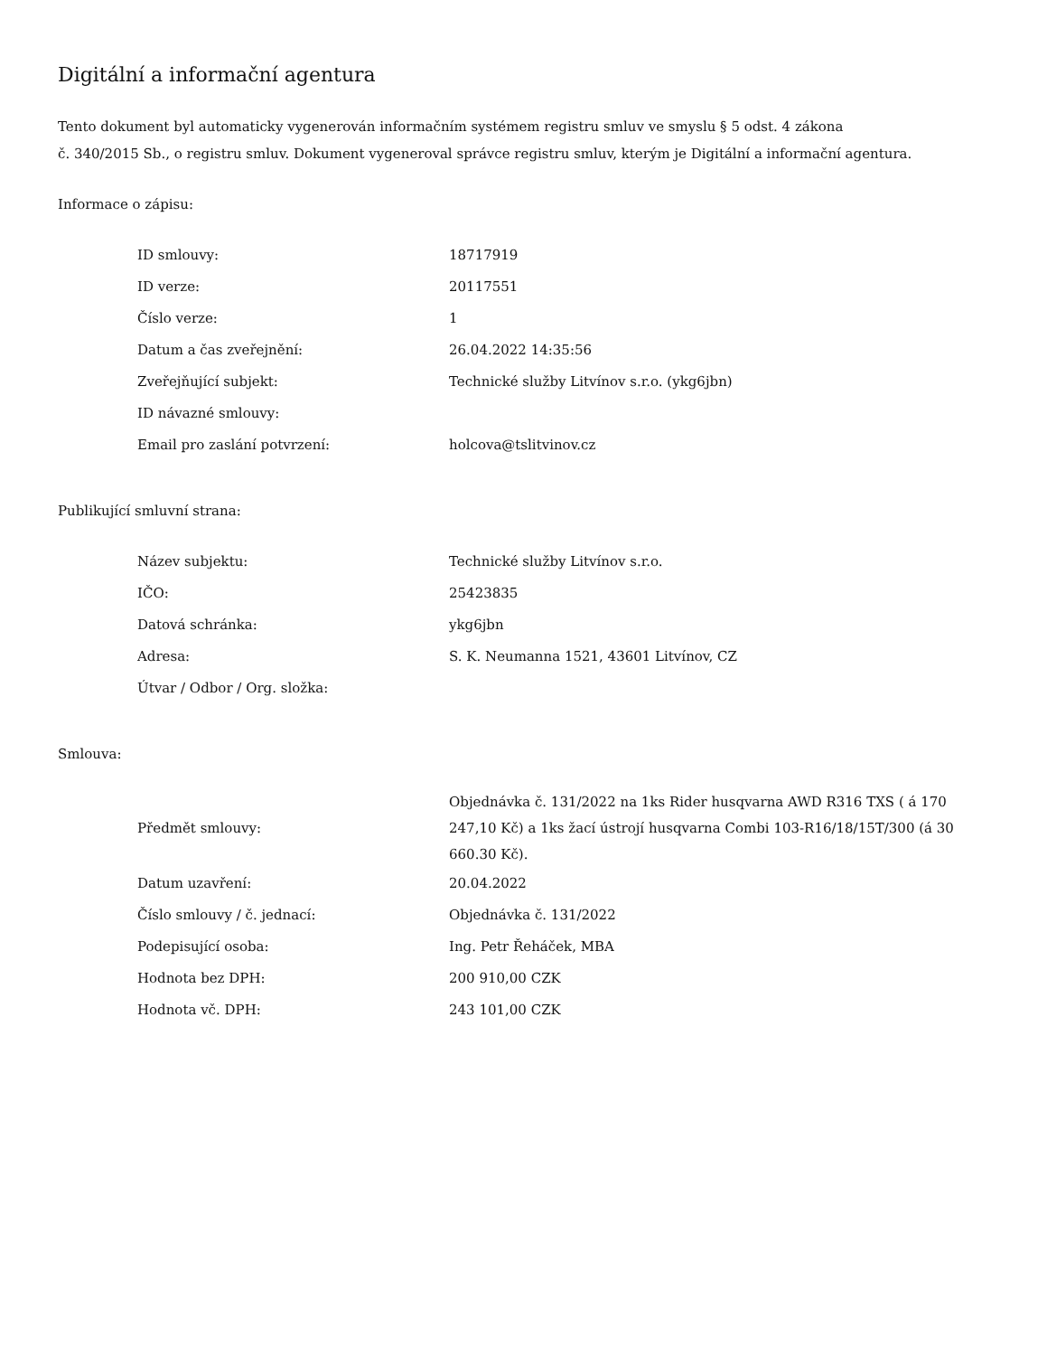Digitální a informační agentura
Tento dokument byl automaticky vygenerován informačním systémem registru smluv ve smyslu § 5 odst. 4 zákona
č. 340/2015 Sb., o registru smluv. Dokument vygeneroval správce registru smluv, kterým je Digitální a informační agentura.
Informace o zápisu:
| ID smlouvy: | 18717919 |
| ID verze: | 20117551 |
| Číslo verze: | 1 |
| Datum a čas zveřejnění: | 26.04.2022 14:35:56 |
| Zveřejňující subjekt: | Technické služby Litvínov s.r.o. (ykg6jbn) |
| ID návazné smlouvy: | |
| Email pro zaslání potvrzení: | holcova@tslitvinov.cz |
Publikující smluvní strana:
| Název subjektu: | Technické služby Litvínov s.r.o. |
| IČO: | 25423835 |
| Datová schránka: | ykg6jbn |
| Adresa: | S. K. Neumanna 1521, 43601 Litvínov, CZ |
| Útvar / Odbor / Org. složka: | |
Smlouva:
| Předmět smlouvy: | Objednávka č. 131/2022 na 1ks Rider husqvarna AWD R316 TXS ( á 170 247,10 Kč) a 1ks žací ústrojí husqvarna Combi 103-R16/18/15T/300 (á 30 660.30 Kč). |
| Datum uzavření: | 20.04.2022 |
| Číslo smlouvy / č. jednací: | Objednávka č. 131/2022 |
| Podepisující osoba: | Ing. Petr Řeháček, MBA |
| Hodnota bez DPH: | 200 910,00 CZK |
| Hodnota vč. DPH: | 243 101,00 CZK |